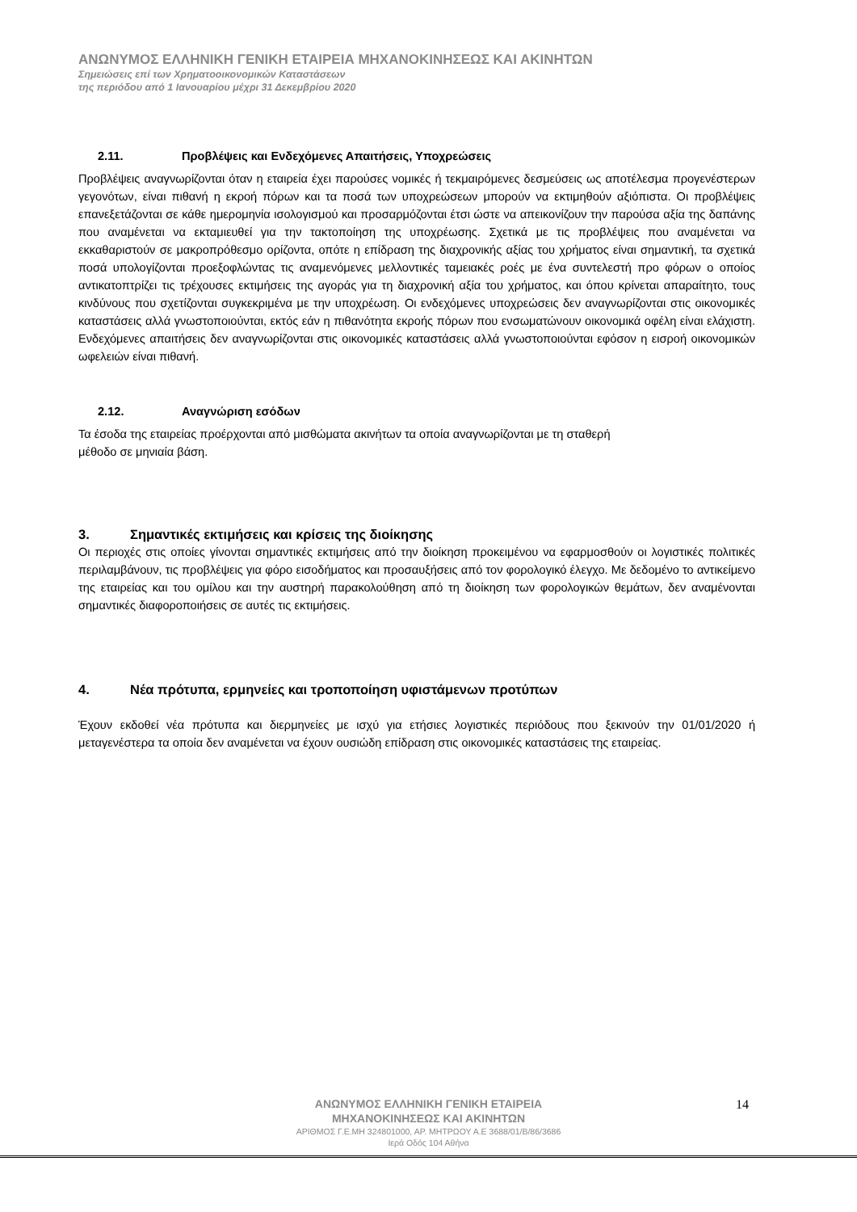ΑΝΩΝΥΜΟΣ ΕΛΛΗΝΙΚΗ ΓΕΝΙΚΗ ΕΤΑΙΡΕΙΑ ΜΗΧΑΝΟΚΙΝΗΣΕΩΣ ΚΑΙ ΑΚΙΝΗΤΩΝ
Σημειώσεις επί των Χρηματοοικονομικών Καταστάσεων
της περιόδου από 1 Ιανουαρίου μέχρι 31 Δεκεμβρίου 2020
2.11. Προβλέψεις και Ενδεχόμενες Απαιτήσεις, Υποχρεώσεις
Προβλέψεις αναγνωρίζονται όταν η εταιρεία έχει παρούσες νομικές ή τεκμαιρόμενες δεσμεύσεις ως αποτέλεσμα προγενέστερων γεγονότων, είναι πιθανή η εκροή πόρων και τα ποσά των υποχρεώσεων μπορούν να εκτιμηθούν αξιόπιστα. Οι προβλέψεις επανεξετάζονται σε κάθε ημερομηνία ισολογισμού και προσαρμόζονται έτσι ώστε να απεικονίζουν την παρούσα αξία της δαπάνης που αναμένεται να εκταμιευθεί για την τακτοποίηση της υποχρέωσης. Σχετικά με τις προβλέψεις που αναμένεται να εκκαθαριστούν σε μακροπρόθεσμο ορίζοντα, οπότε η επίδραση της διαχρονικής αξίας του χρήματος είναι σημαντική, τα σχετικά ποσά υπολογίζονται προεξοφλώντας τις αναμενόμενες μελλοντικές ταμειακές ροές με ένα συντελεστή προ φόρων ο οποίος αντικατοπτρίζει τις τρέχουσες εκτιμήσεις της αγοράς για τη διαχρονική αξία του χρήματος, και όπου κρίνεται απαραίτητο, τους κινδύνους που σχετίζονται συγκεκριμένα με την υποχρέωση. Οι ενδεχόμενες υποχρεώσεις δεν αναγνωρίζονται στις οικονομικές καταστάσεις αλλά γνωστοποιούνται, εκτός εάν η πιθανότητα εκροής πόρων που ενσωματώνουν οικονομικά οφέλη είναι ελάχιστη. Ενδεχόμενες απαιτήσεις δεν αναγνωρίζονται στις οικονομικές καταστάσεις αλλά γνωστοποιούνται εφόσον η εισροή οικονομικών ωφελειών είναι πιθανή.
2.12. Αναγνώριση εσόδων
Τα έσοδα της εταιρείας προέρχονται από μισθώματα ακινήτων τα οποία αναγνωρίζονται με τη σταθερή
μέθοδο σε μηνιαία βάση.
3. Σημαντικές εκτιμήσεις και κρίσεις της διοίκησης
Οι περιοχές στις οποίες γίνονται σημαντικές εκτιμήσεις από την διοίκηση προκειμένου να εφαρμοσθούν οι λογιστικές πολιτικές περιλαμβάνουν, τις προβλέψεις για φόρο εισοδήματος και προσαυξήσεις από τον φορολογικό έλεγχο. Με δεδομένο το αντικείμενο της εταιρείας και του ομίλου και την αυστηρή παρακολούθηση από τη διοίκηση των φορολογικών θεμάτων, δεν αναμένονται σημαντικές διαφοροποιήσεις σε αυτές τις εκτιμήσεις.
4. Νέα πρότυπα, ερμηνείες και τροποποίηση υφιστάμενων προτύπων
Έχουν εκδοθεί νέα πρότυπα και διερμηνείες με ισχύ για ετήσιες λογιστικές περιόδους που ξεκινούν την 01/01/2020 ή μεταγενέστερα τα οποία δεν αναμένεται να έχουν ουσιώδη επίδραση στις οικονομικές καταστάσεις της εταιρείας.
ΑΝΩΝΥΜΟΣ ΕΛΛΗΝΙΚΗ ΓΕΝΙΚΗ ΕΤΑΙΡΕΙΑ
ΜΗΧΑΝΟΚΙΝΗΣΕΩΣ ΚΑΙ ΑΚΙΝΗΤΩΝ
ΑΡΙΘΜΟΣ Γ.Ε.ΜΗ 324801000, ΑΡ. ΜΗΤΡΩΟΥ Α.Ε 3688/01/Β/86/3686
Ιερά Οδός 104 Αθήνα
14